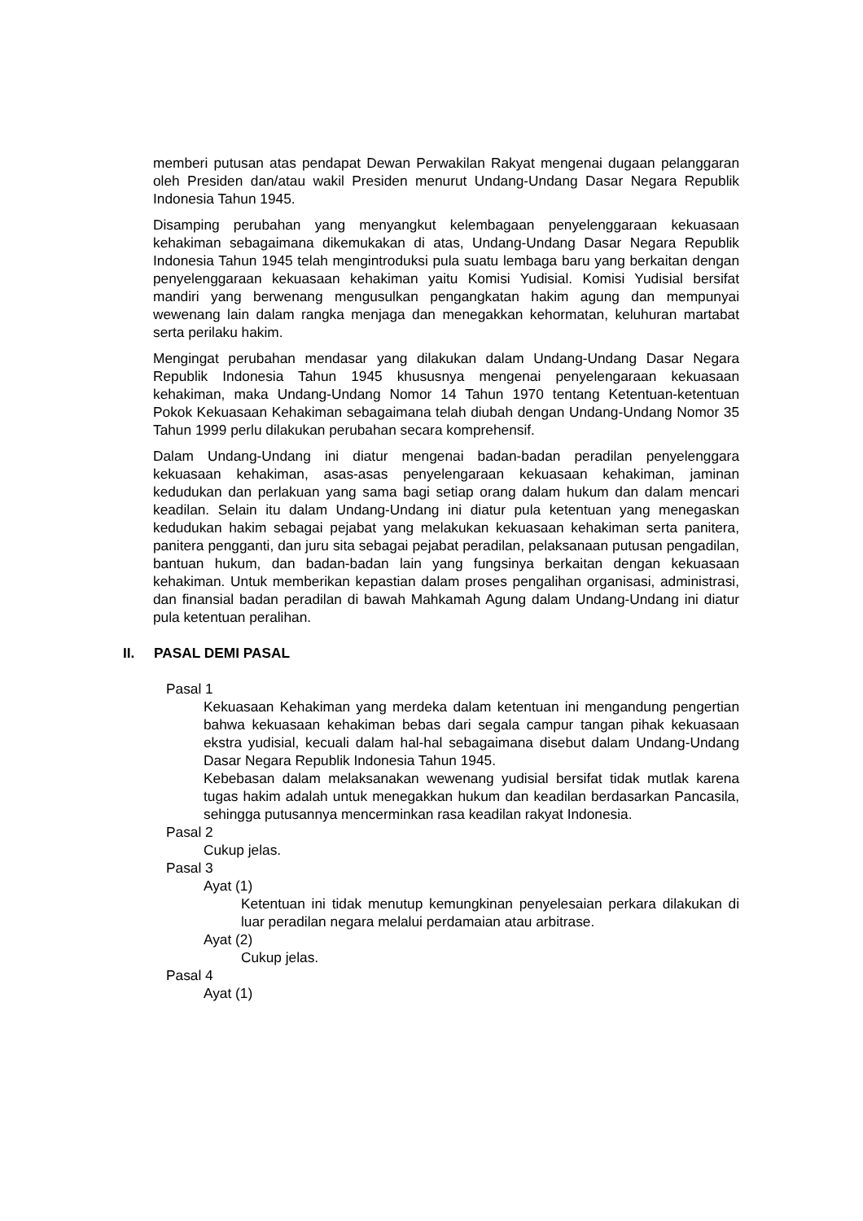memberi putusan atas pendapat Dewan Perwakilan Rakyat mengenai dugaan pelanggaran oleh Presiden dan/atau wakil Presiden menurut Undang-Undang Dasar Negara Republik Indonesia Tahun 1945.
Disamping perubahan yang menyangkut kelembagaan penyelenggaraan kekuasaan kehakiman sebagaimana dikemukakan di atas, Undang-Undang Dasar Negara Republik Indonesia Tahun 1945 telah mengintroduksi pula suatu lembaga baru yang berkaitan dengan penyelenggaraan kekuasaan kehakiman yaitu Komisi Yudisial. Komisi Yudisial bersifat mandiri yang berwenang mengusulkan pengangkatan hakim agung dan mempunyai wewenang lain dalam rangka menjaga dan menegakkan kehormatan, keluhuran martabat serta perilaku hakim.
Mengingat perubahan mendasar yang dilakukan dalam Undang-Undang Dasar Negara Republik Indonesia Tahun 1945 khususnya mengenai penyelengaraan kekuasaan kehakiman, maka Undang-Undang Nomor 14 Tahun 1970 tentang Ketentuan-ketentuan Pokok Kekuasaan Kehakiman sebagaimana telah diubah dengan Undang-Undang Nomor 35 Tahun 1999 perlu dilakukan perubahan secara komprehensif.
Dalam Undang-Undang ini diatur mengenai badan-badan peradilan penyelenggara kekuasaan kehakiman, asas-asas penyelengaraan kekuasaan kehakiman, jaminan kedudukan dan perlakuan yang sama bagi setiap orang dalam hukum dan dalam mencari keadilan. Selain itu dalam Undang-Undang ini diatur pula ketentuan yang menegaskan kedudukan hakim sebagai pejabat yang melakukan kekuasaan kehakiman serta panitera, panitera pengganti, dan juru sita sebagai pejabat peradilan, pelaksanaan putusan pengadilan, bantuan hukum, dan badan-badan lain yang fungsinya berkaitan dengan kekuasaan kehakiman. Untuk memberikan kepastian dalam proses pengalihan organisasi, administrasi, dan finansial badan peradilan di bawah Mahkamah Agung dalam Undang-Undang ini diatur pula ketentuan peralihan.
II. PASAL DEMI PASAL
Pasal 1
Kekuasaan Kehakiman yang merdeka dalam ketentuan ini mengandung pengertian bahwa kekuasaan kehakiman bebas dari segala campur tangan pihak kekuasaan ekstra yudisial, kecuali dalam hal-hal sebagaimana disebut dalam Undang-Undang Dasar Negara Republik Indonesia Tahun 1945.
Kebebasan dalam melaksanakan wewenang yudisial bersifat tidak mutlak karena tugas hakim adalah untuk menegakkan hukum dan keadilan berdasarkan Pancasila, sehingga putusannya mencerminkan rasa keadilan rakyat Indonesia.
Pasal 2
Cukup jelas.
Pasal 3
Ayat (1)
Ketentuan ini tidak menutup kemungkinan penyelesaian perkara dilakukan di luar peradilan negara melalui perdamaian atau arbitrase.
Ayat (2)
Cukup jelas.
Pasal 4
Ayat (1)